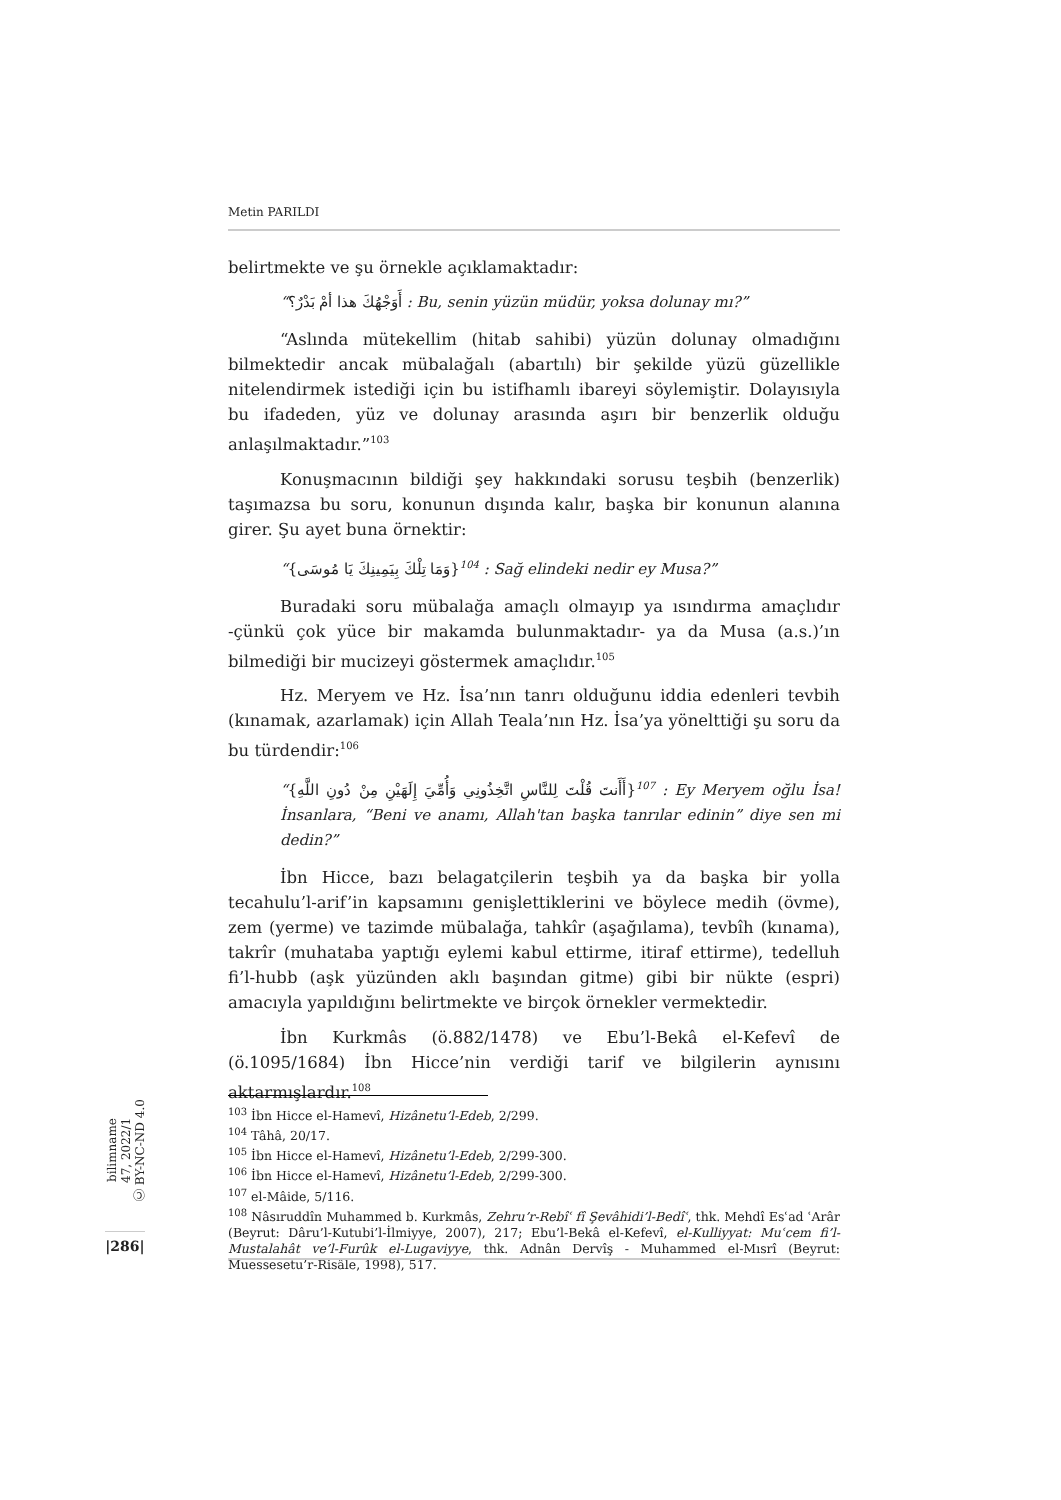Metin PARILDI
belirtmekte ve şu örnekle açıklamaktadır:
“أَوَجْهُكَ هذا أمْ بَدْرٌ؟ : Bu, senin yüzün müdür, yoksa dolunay mı?”
“Aslında mütekellim (hitab sahibi) yüzün dolunay olmadığını bilmektedir ancak mübalağalı (abartılı) bir şekilde yüzü güzellikle nitelendirmek istediği için bu istifhamlı ibareyi söylemiştir. Dolayısıyla bu ifadeden, yüz ve dolunay arasında aşırı bir benzerlik olduğu anlaşılmaktadır.”<sup>103</sup>
Konuşmacının bildiği şey hakkındaki sorusu teşbih (benzerlik) taşımazsa bu soru, konunun dışında kalır, başka bir konunun alanına girer. Şu ayet buna örnektir:
“{وَمَا تِلْكَ بِيَمِينِكَ يَا مُوسَى}<sup>104</sup> : Sağ elindeki nedir ey Musa?”
Buradaki soru mübalağa amaçlı olmayıp ya ısındırma amaçlıdır -çünkü çok yüce bir makamda bulunmaktadır- ya da Musa (a.s.)’ın bilmediği bir mucizeyi göstermek amaçlıdır.<sup>105</sup>
Hz. Meryem ve Hz. İsa’nın tanrı olduğunu iddia edenleri tevbih (kınamak, azarlamak) için Allah Teala’nın Hz. İsa’ya yönelttiği şu soru da bu türdendir:<sup>106</sup>
“{أَأَنتَ قُلْتَ لِلنَّاسِ اتَّخِذُونِي وَأُمِّيَ إِلَهَيْنِ مِنْ دُونِ اللَّهِ}<sup>107</sup> : Ey Meryem oğlu İsa! İnsanlara, “Beni ve anamı, Allah'tan başka tanrılar edinin” diye sen mi dedin?”
İbn Hicce, bazı belagatçilerin teşbih ya da başka bir yolla tecahulu’l-arif’in kapsamını genişlettiklerini ve böylece medih (övme), zem (yerme) ve tazimde mübalağa, tahkîr (aşağılama), tevbîh (kınama), takrîr (muhataba yaptığı eylemi kabul ettirme, itiraf ettirme), tedelluh fi’l-hubb (aşk yüzünden aklı başından gitme) gibi bir nükte (espri) amacıyla yapıldığını belirtmekte ve birçok örnekler vermektedir.
İbn Kurkmâs (ö.882/1478) ve Ebu’l-Bekâ el-Kefevî de (ö.1095/1684) İbn Hicce’nin verdiği tarif ve bilgilerin aynısını aktarmışlardır.<sup>108</sup>
bilimname
47, 2022/1
Ⓒ BY-NC-ND 4.0
|286|
<sup>103</sup> İbn Hicce el-Hamevî, Hizânetu’l-Edeb, 2/299.
<sup>104</sup> Tâhâ, 20/17.
<sup>105</sup> İbn Hicce el-Hamevî, Hizânetu’l-Edeb, 2/299-300.
<sup>106</sup> İbn Hicce el-Hamevî, Hizânetu’l-Edeb, 2/299-300.
<sup>107</sup> el-Mâide, 5/116.
<sup>108</sup> Nâsıruddîn Muhammed b. Kurkmâs, Zehru’r-Rebîʿ fî Şevâhidi’l-Bedîʿ, thk. Mehdî Esʿad ʿArâr (Beyrut: Dâru’l-Kutubi’l-İlmiyye, 2007), 217; Ebu’l-Bekâ el-Kefevî, el-Kulliyyat: Muʿcem fi’l-Mustalahât ve’l-Furûk el-Lugaviyye, thk. Adnân Dervîş - Muhammed el-Mısrî (Beyrut: Muessesetu’r-Risâle, 1998), 517.